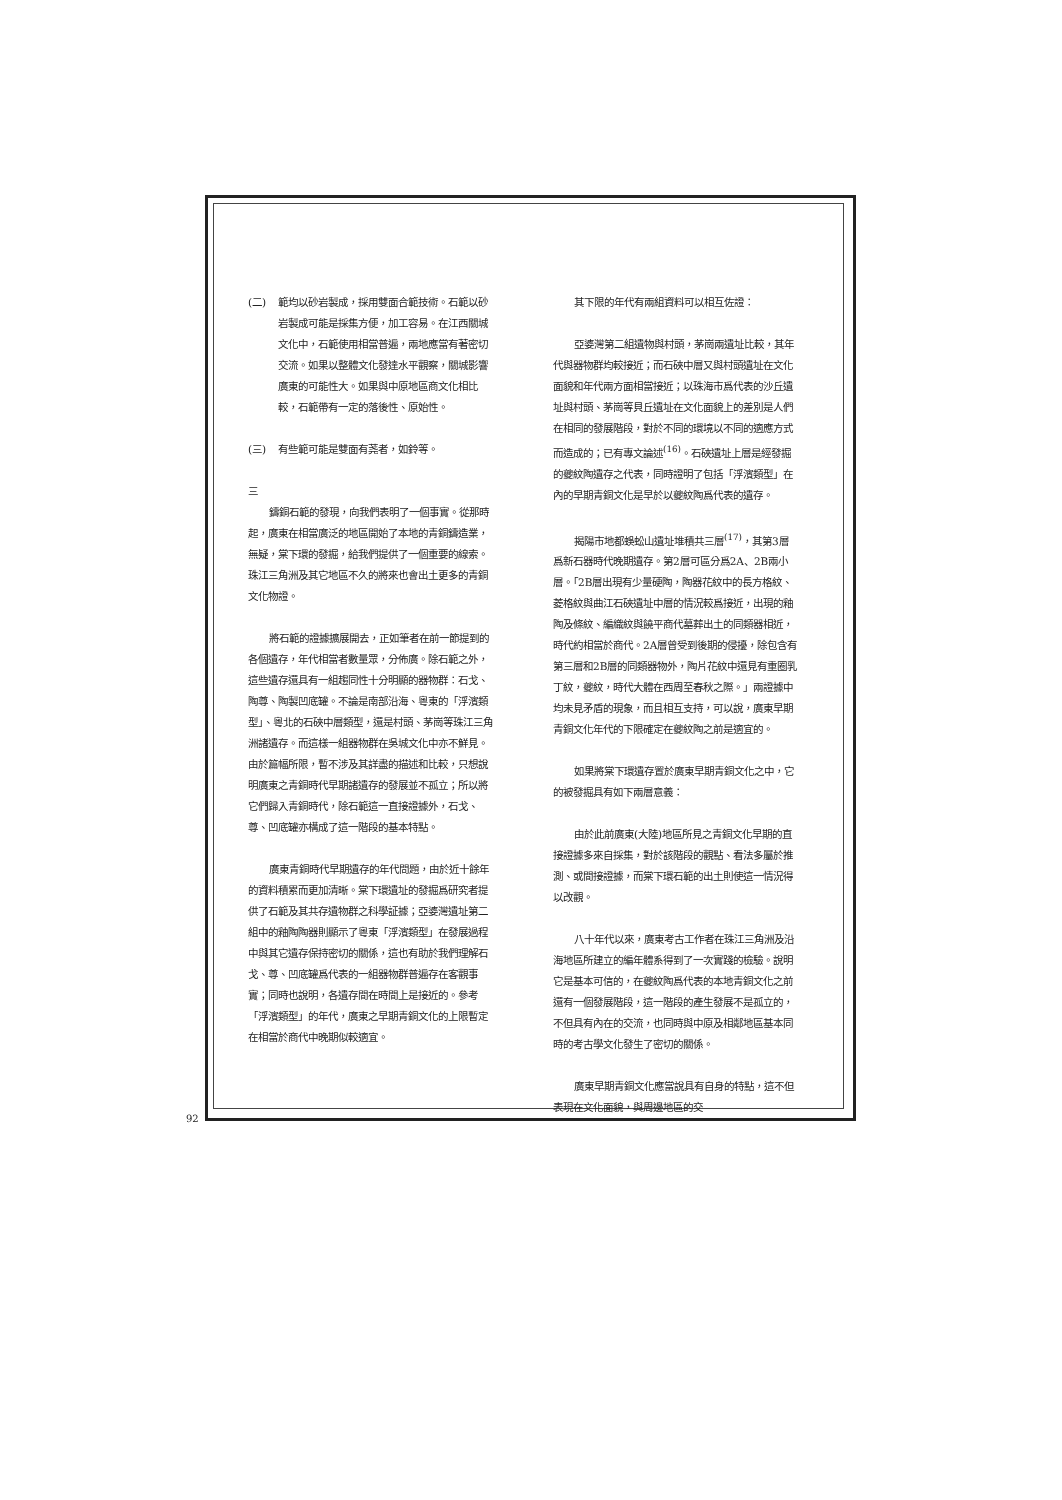(二) 範均以砂岩製成，採用雙面合範技術。石範以砂岩製成可能是採集方便，加工容易。在江西關城文化中，石範使用相當普遍，兩地應當有著密切交流。如果以整體文化發達水平觀察，關城影響廣東的可能性大。如果與中原地區商文化相比較，石範帶有一定的落後性、原始性。
(三) 有些範可能是雙面有荛者，如鈴等。
三
鑄銅石範的發現，向我們表明了一個事實。從那時起，廣東在相當廣泛的地區開始了本地的青銅鑄造業，無疑，棠下環的發掘，給我們提供了一個重要的線索。珠江三角洲及其它地區不久的將來也會出土更多的青銅文化物證。
將石範的證據擴展開去，正如筆者在前一節提到的各個遺存，年代相當者數量眾，分佈廣。除石範之外，這些遺存還具有一組趨同性十分明顯的器物群：石戈、陶尊、陶製凹底罐。不論是南部沿海、粵東的「浮濱類型」、粵北的石硤中層類型，還是村頭、茅崗等珠江三角洲諸遺存。而這樣一組器物群在吳城文化中亦不鮮見。由於篇幅所限，暫不涉及其詳盡的描述和比較，只想說明廣東之青銅時代早期諸遺存的發展並不孤立；所以將它們歸入青銅時代，除石範這一直接證據外，石戈、尊、凹底罐亦構成了這一階段的基本特點。
廣東青銅時代早期遺存的年代問題，由於近十餘年的資料積累而更加清晰。棠下環遺址的發掘爲研究者提供了石範及其共存遺物群之科學証據；亞婆灣遺址第二組中的釉陶陶器則顯示了粵東「浮濱類型」在發展過程中與其它遺存保持密切的關係，這也有助於我們理解石戈、尊、凹底罐爲代表的一組器物群普遍存在客觀事實；同時也說明，各遺存間在時間上是接近的。參考「浮濱類型」的年代，廣東之早期青銅文化的上限暫定在相當於商代中晚期似較適宜。
其下限的年代有兩組資料可以相互佐證：
亞婆灣第二組遺物與村頭，茅崗兩遺址比較，其年代與器物群均較接近；而石硤中層又與村頭遺址在文化面貌和年代兩方面相當接近；以珠海市爲代表的沙丘遺址與村頭、茅崗等貝丘遺址在文化面貌上的差別是人們在相同的發展階段，對於不同的環境以不同的適應方式而造成的；已有專文論述<sup>(16)</sup>。石硤遺址上層是經發掘的夔紋陶遺存之代表，同時證明了包括「浮濱類型」在內的早期青銅文化是早於以夔紋陶爲代表的遺存。
揭陽市地都蜈蚣山遺址堆積共三層<sup>(17)</sup>，其第3層爲新石器時代晚期遺存。第2層可區分爲2A、2B兩小層。「2B層出現有少量硬陶，陶器花紋中的長方格紋、菱格紋與曲江石硤遺址中層的情況較爲接近，出現的釉陶及條紋、編織紋與饒平商代墓葬出土的同類器相近，時代約相當於商代。2A層曾受到後期的侵擾，除包含有第三層和2B層的同類器物外，陶片花紋中還見有重圈乳丁紋，夔紋，時代大體在西周至春秋之際。」兩證據中均未見矛盾的現象，而且相互支持，可以說，廣東早期青銅文化年代的下限確定在夔紋陶之前是適宜的。
如果將棠下環遺存置於廣東早期青銅文化之中，它的被發掘具有如下兩層意義：
由於此前廣東(大陸)地區所見之青銅文化早期的直接證據多來自採集，對於該階段的觀點、看法多屬於推測、或間接證據，而棠下環石範的出土則使這一情況得以改觀。
八十年代以來，廣東考古工作者在珠江三角洲及沿海地區所建立的編年體系得到了一次實踐的檢驗。說明它是基本可信的，在夔紋陶爲代表的本地青銅文化之前還有一個發展階段，這一階段的產生發展不是孤立的，不但具有內在的交流，也同時與中原及相鄰地區基本同時的考古學文化發生了密切的關係。
廣東早期青銅文化應當說具有自身的特點，這不但表現在文化面貌，與周邊地區的交
92